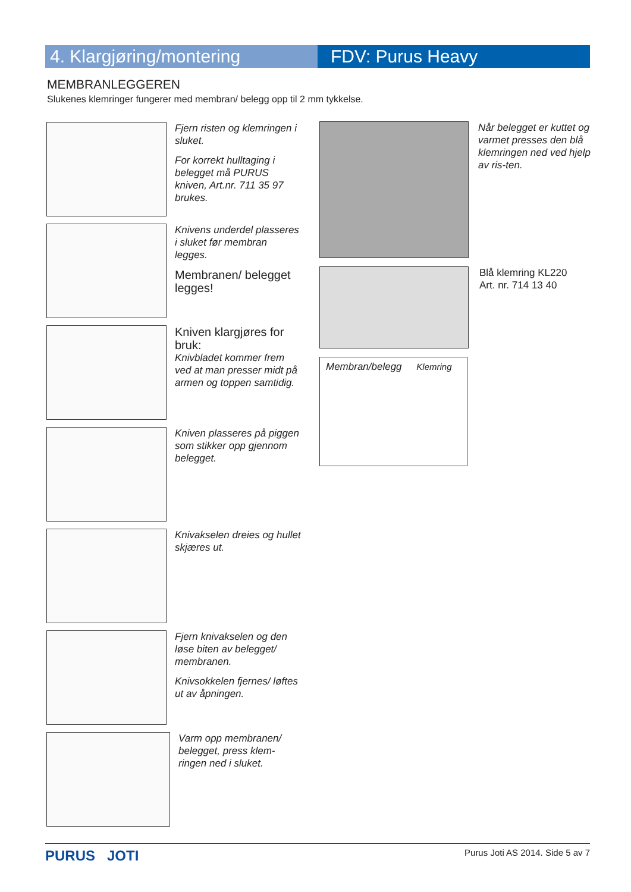4. Klargjøring/montering FDV: Purus Heavy
MEMBRANLEGGEREN
Slukenes klemringer fungerer med membran/ belegg opp til 2 mm tykkelse.
Fjern risten og klemringen i sluket.
For korrekt hulltaging i belegget må PURUS kniven, Art.nr. 711 35 97 brukes.
Knivens underdel plasseres i sluket før membran legges.
Membranen/ belegget legges!
Kniven klargjøres for bruk:
Knivbladet kommer frem ved at man presser midt på armen og toppen samtidig.
Kniven plasseres på piggen som stikker opp gjennom belegget.
Knivakselen dreies og hullet skjæres ut.
Fjern knivakselen og den løse biten av belegget/ membranen.
Knivsokkelen fjernes/ løftes ut av åpningen.
Varm opp membranen/ belegget, press klem-ringen ned i sluket.
Når belegget er kuttet og varmet presses den blå klemringen ned ved hjelp av ris-ten.
Blå klemring KL220
Art. nr. 714 13 40
Membran/belegg Klemring
PURUS JOTI Purus Joti AS 2014. Side 5 av 7